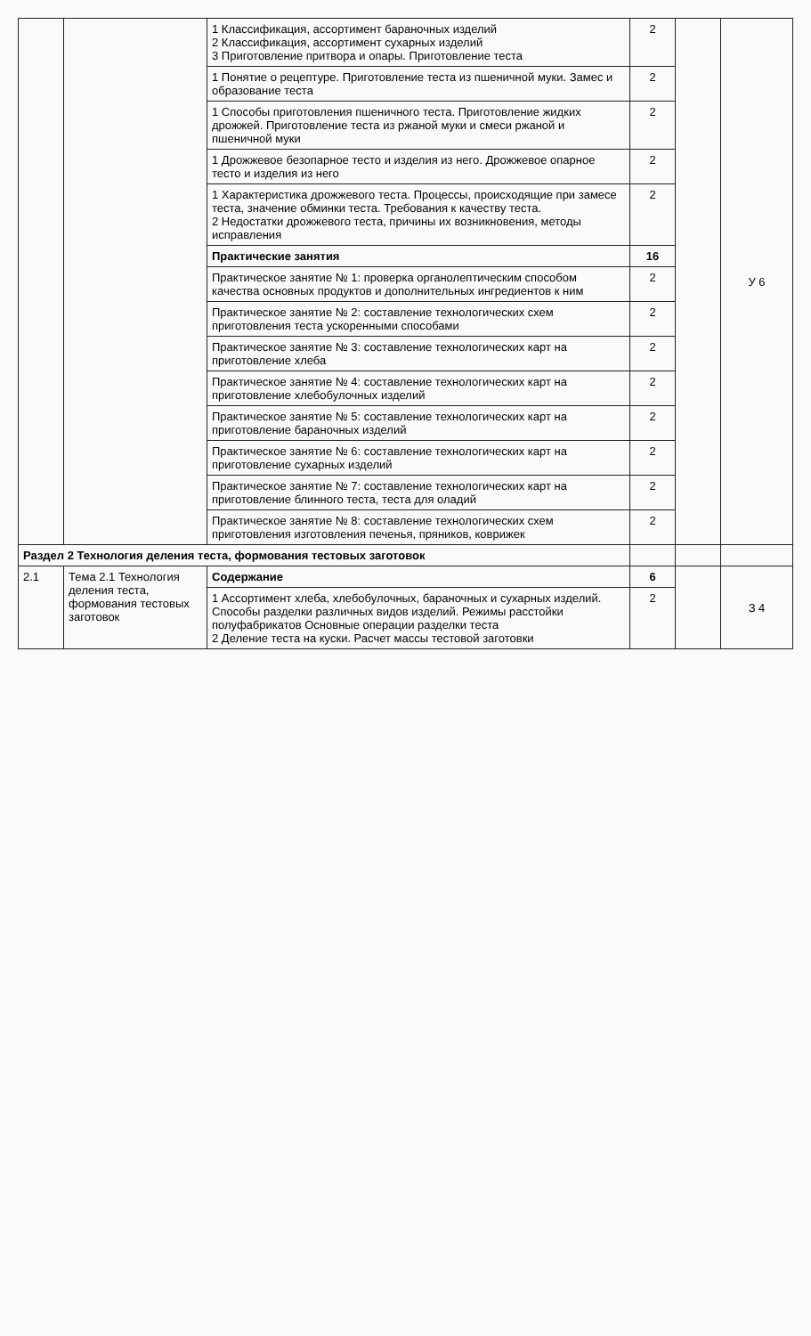| | | 1 Классификация, ассортимент бараночных изделий 2 Классификация, ассортимент сухарных изделий 3 Приготовление притвора и опары. Приготовление теста | 2 | | У 6 |
| | | 1 Понятие о рецептуре. Приготовление теста из пшеничной муки. Замес и образование теста | 2 | | |
| | | 1 Способы приготовления пшеничного теста. Приготовление жидких дрожжей. Приготовление теста из ржаной муки и смеси ржаной и пшеничной муки | 2 | | |
| | | 1 Дрожжевое безопарное тесто и изделия из него. Дрожжевое опарное тесто и изделия из него | 2 | | |
| | | 1 Характеристика дрожжевого теста. Процессы, происходящие при замесе теста, значение обминки теста. Требования к качеству теста. 2 Недостатки дрожжевого теста, причины их возникновения, методы исправления | 2 | | |
| | | Практические занятия | 16 | | |
| | | Практическое занятие № 1: проверка органолептическим способом качества основных продуктов и дополнительных ингредиентов к ним | 2 | | |
| | | Практическое занятие № 2: составление технологических схем приготовления теста ускоренными способами | 2 | | |
| | | Практическое занятие № 3: составление технологических карт на приготовление хлеба | 2 | | |
| | | Практическое занятие № 4: составление технологических карт на приготовление хлебобулочных изделий | 2 | | |
| | | Практическое занятие № 5: составление технологических карт на приготовление бараночных изделий | 2 | | |
| | | Практическое занятие № 6: составление технологических карт на приготовление сухарных изделий | 2 | | |
| | | Практическое занятие № 7: составление технологических карт на приготовление блинного теста, теста для оладий | 2 | | |
| | | Практическое занятие № 8: составление технологических схем приготовления изготовления печенья, пряников, коврижек | 2 | | |
| Раздел 2 Технология деления теста, формования тестовых заготовок | | | | | |
| 2.1 | Тема 2.1 Технология деления теста, формования тестовых заготовок | Содержание | 6 | | З 4 |
| | | 1 Ассортимент хлеба, хлебобулочных, бараночных и сухарных изделий. Способы разделки различных видов изделий. Режимы расстойки полуфабрикатов Основные операции разделки теста 2 Деление теста на куски. Расчет массы тестовой заготовки | 2 | | |